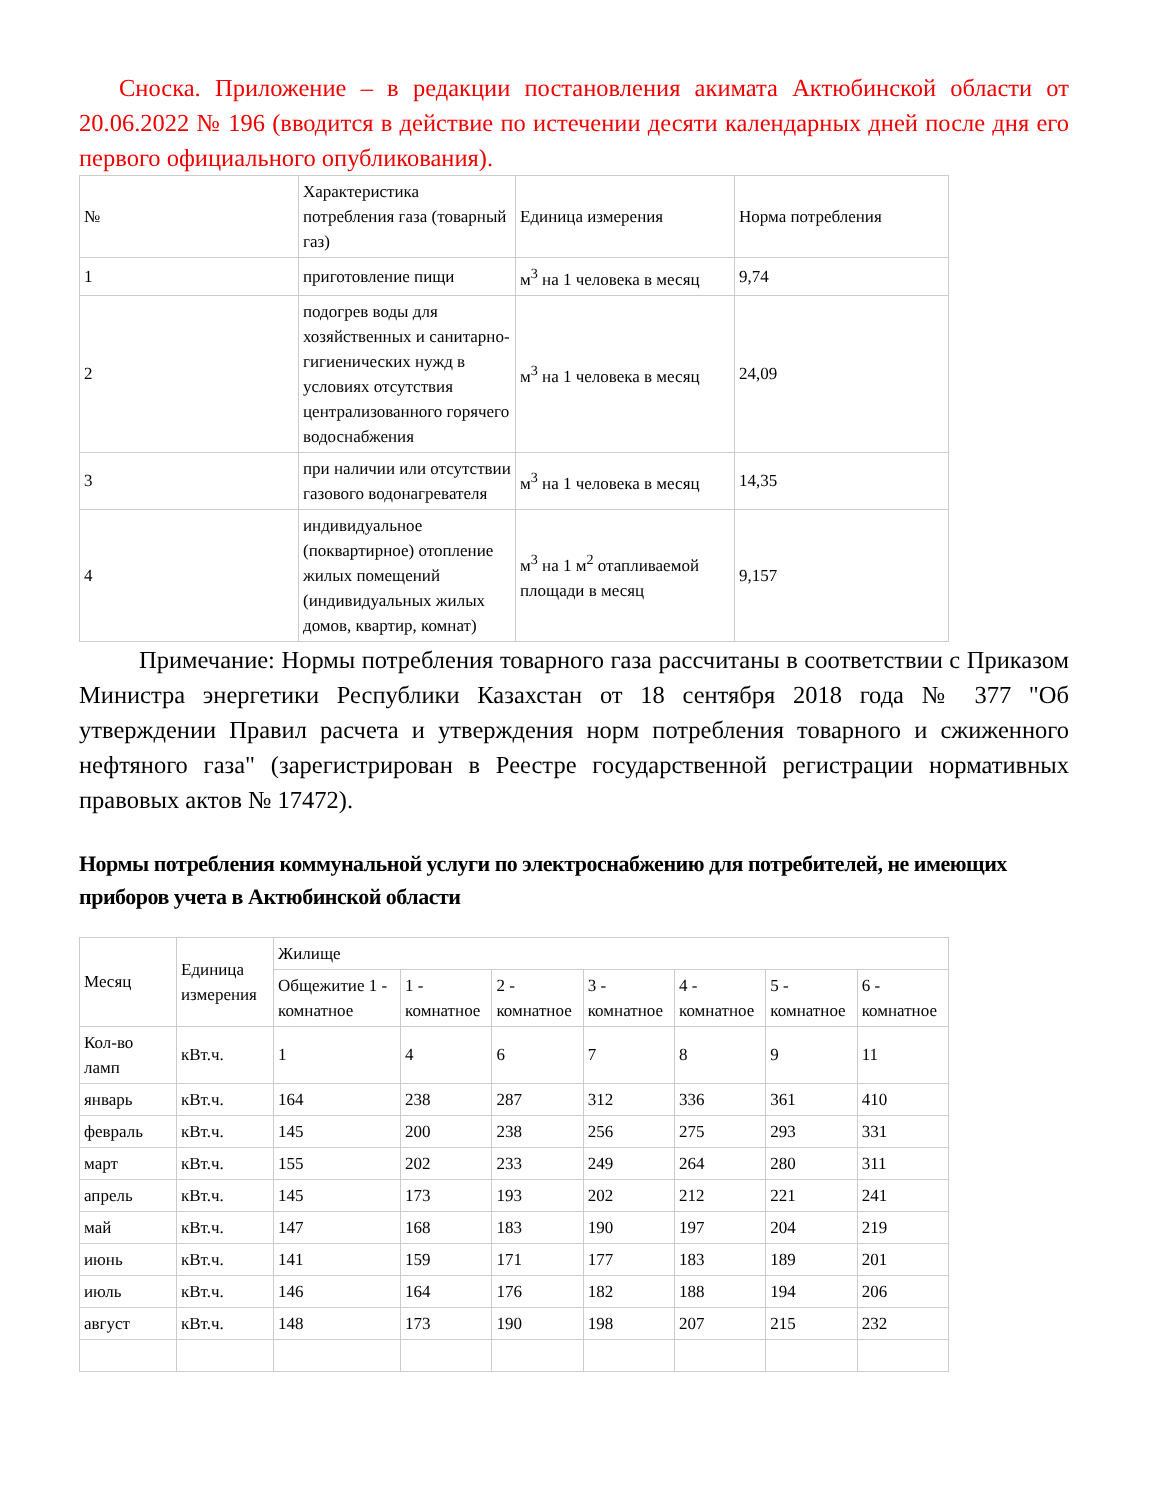Сноска. Приложение – в редакции постановления акимата Актюбинской области от 20.06.2022 № 196 (вводится в действие по истечении десяти календарных дней после дня его первого официального опубликования).
| № | Характеристика потребления газа (товарный газ) | Единица измерения | Норма потребления |
| --- | --- | --- | --- |
| 1 | приготовление пищи | м<sup>3</sup> на 1 человека в месяц | 9,74 |
| 2 | подогрев воды для хозяйственных и санитарно-гигиенических нужд в условиях отсутствия централизованного горячего водоснабжения | м<sup>3</sup> на 1 человека в месяц | 24,09 |
| 3 | при наличии или отсутствии газового водонагревателя | м<sup>3</sup> на 1 человека в месяц | 14,35 |
| 4 | индивидуальное (поквартирное) отопление жилых помещений (индивидуальных жилых домов, квартир, комнат) | м<sup>3</sup> на 1 м<sup>2</sup> отапливаемой площади в месяц | 9,157 |
Примечание: Нормы потребления товарного газа рассчитаны в соответствии с Приказом Министра энергетики Республики Казахстан от 18 сентября 2018 года № 377 "Об утверждении Правил расчета и утверждения норм потребления товарного и сжиженного нефтяного газа" (зарегистрирован в Реестре государственной регистрации нормативных правовых актов № 17472).
Нормы потребления коммунальной услуги по электроснабжению для потребителей, не имеющих приборов учета в Актюбинской области
| Месяц | Единица измерения | Жилище | | | | | | |
| --- | --- | --- | --- | --- | --- | --- | --- | --- |
| | | Общежитие 1 - комнатное | 1 - комнатное | 2 - комнатное | 3 - комнатное | 4 - комнатное | 5 - комнатное | 6 - комнатное |
| Кол-во ламп | кВт.ч. | 1 | 4 | 6 | 7 | 8 | 9 | 11 |
| январь | кВт.ч. | 164 | 238 | 287 | 312 | 336 | 361 | 410 |
| февраль | кВт.ч. | 145 | 200 | 238 | 256 | 275 | 293 | 331 |
| март | кВт.ч. | 155 | 202 | 233 | 249 | 264 | 280 | 311 |
| апрель | кВт.ч. | 145 | 173 | 193 | 202 | 212 | 221 | 241 |
| май | кВт.ч. | 147 | 168 | 183 | 190 | 197 | 204 | 219 |
| июнь | кВт.ч. | 141 | 159 | 171 | 177 | 183 | 189 | 201 |
| июль | кВт.ч. | 146 | 164 | 176 | 182 | 188 | 194 | 206 |
| август | кВт.ч. | 148 | 173 | 190 | 198 | 207 | 215 | 232 |